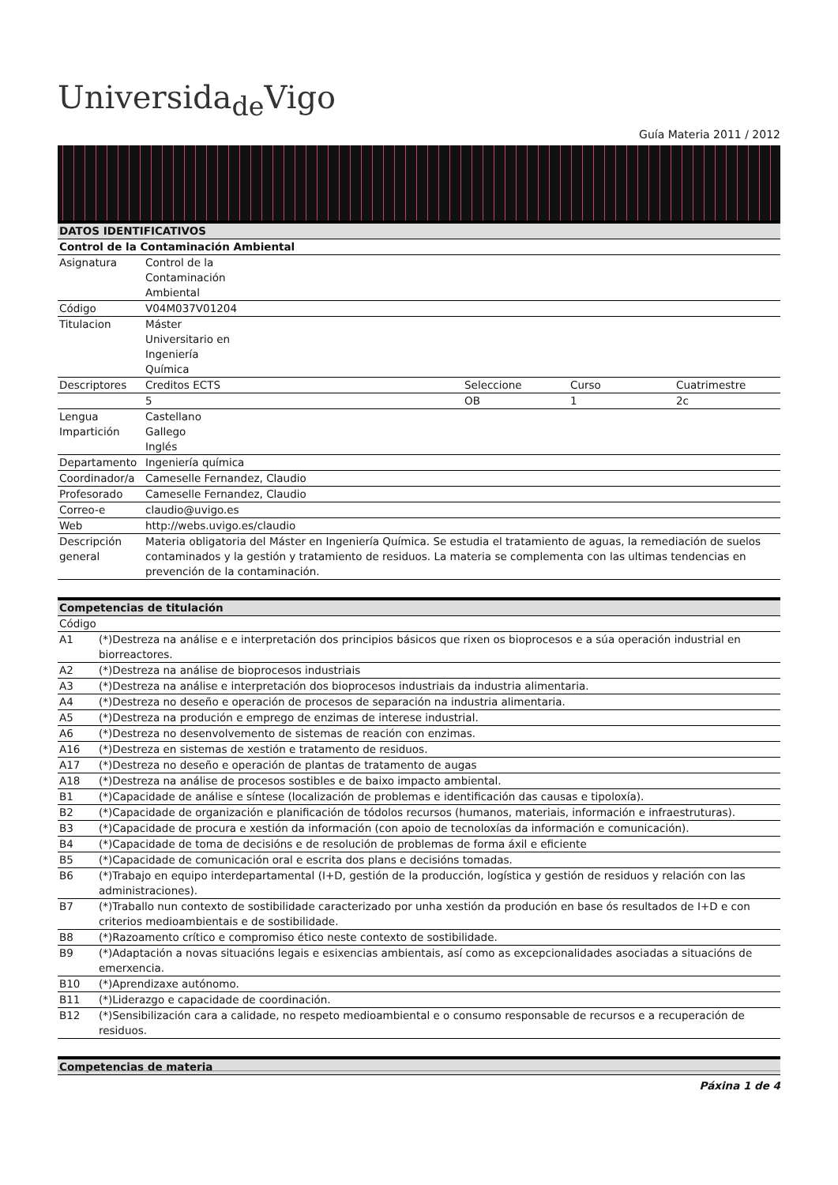Universida<sub>de</sub>Vigo
Guía Materia 2011 / 2012
| DATOS IDENTIFICATIVOS | | | | |
| --- | --- | --- | --- | --- |
| Control de la Contaminación Ambiental | | | | |
| Asignatura | Control de la Contaminación Ambiental | | | |
| Código | V04M037V01204 | | | |
| Titulacion | Máster Universitario en Ingeniería Química | | | |
| Descriptores | Creditos ECTS | Seleccione | Curso | Cuatrimestre |
| | 5 | OB | 1 | 2c |
| Lengua Impartición | Castellano Gallego Inglés | | | |
| Departamento | Ingeniería química | | | |
| Coordinador/a | Cameselle Fernandez, Claudio | | | |
| Profesorado | Cameselle Fernandez, Claudio | | | |
| Correo-e | claudio@uvigo.es | | | |
| Web | http://webs.uvigo.es/claudio | | | |
| Descripción general | Materia obligatoria del Máster en Ingeniería Química. Se estudia el tratamiento de aguas, la remediación de suelos contaminados y la gestión y tratamiento de residuos. La materia se complementa con las ultimas tendencias en prevención de la contaminación. | | | |
| Competencias de titulación | |
| --- | --- |
| Código | |
| A1 | (*)Destreza na análise e e interpretación dos principios básicos que rixen os bioprocesos e a súa operación industrial en biorreactores. |
| A2 | (*)Destreza na análise de bioprocesos industriais |
| A3 | (*)Destreza na análise e interpretación dos bioprocesos industriais da industria alimentaria. |
| A4 | (*)Destreza no deseño e operación de procesos de separación na industria alimentaria. |
| A5 | (*)Destreza na produción e emprego de enzimas de interese industrial. |
| A6 | (*)Destreza no desenvolvemento de sistemas de reación con enzimas. |
| A16 | (*)Destreza en sistemas de xestión e tratamento de residuos. |
| A17 | (*)Destreza no deseño e operación de plantas de tratamento de augas |
| A18 | (*)Destreza na análise de procesos sostibles e de baixo impacto ambiental. |
| B1 | (*)Capacidade de análise e síntese (localización de problemas e identificación das causas e tipoloxía). |
| B2 | (*)Capacidade de organización e planificación de tódolos recursos (humanos, materiais, información e infraestruturas). |
| B3 | (*)Capacidade de procura e xestión da información (con apoio de tecnoloxías da información e comunicación). |
| B4 | (*)Capacidade de toma de decisións e de resolución de problemas de forma áxil e eficiente |
| B5 | (*)Capacidade de comunicación oral e escrita dos plans e decisións tomadas. |
| B6 | (*)Trabajo en equipo interdepartamental (I+D, gestión de la producción, logística y gestión de residuos y relación con las administraciones). |
| B7 | (*)Traballo nun contexto de sostibilidade caracterizado por unha xestión da produción en base ós resultados de I+D e con criterios medioambientais e de sostibilidade. |
| B8 | (*)Razoamento crítico e compromiso ético neste contexto de sostibilidade. |
| B9 | (*)Adaptación a novas situacións legais e esixencias ambientais, así como as excepcionalidades asociadas a situacións de emerxencia. |
| B10 | (*)Aprendizaxe autónomo. |
| B11 | (*)Liderazgo e capacidade de coordinación. |
| B12 | (*)Sensibilización cara a calidade, no respeto medioambiental e o consumo responsable de recursos e a recuperación de residuos. |
| Competencias de materia |
| --- |
Páxina 1 de 4